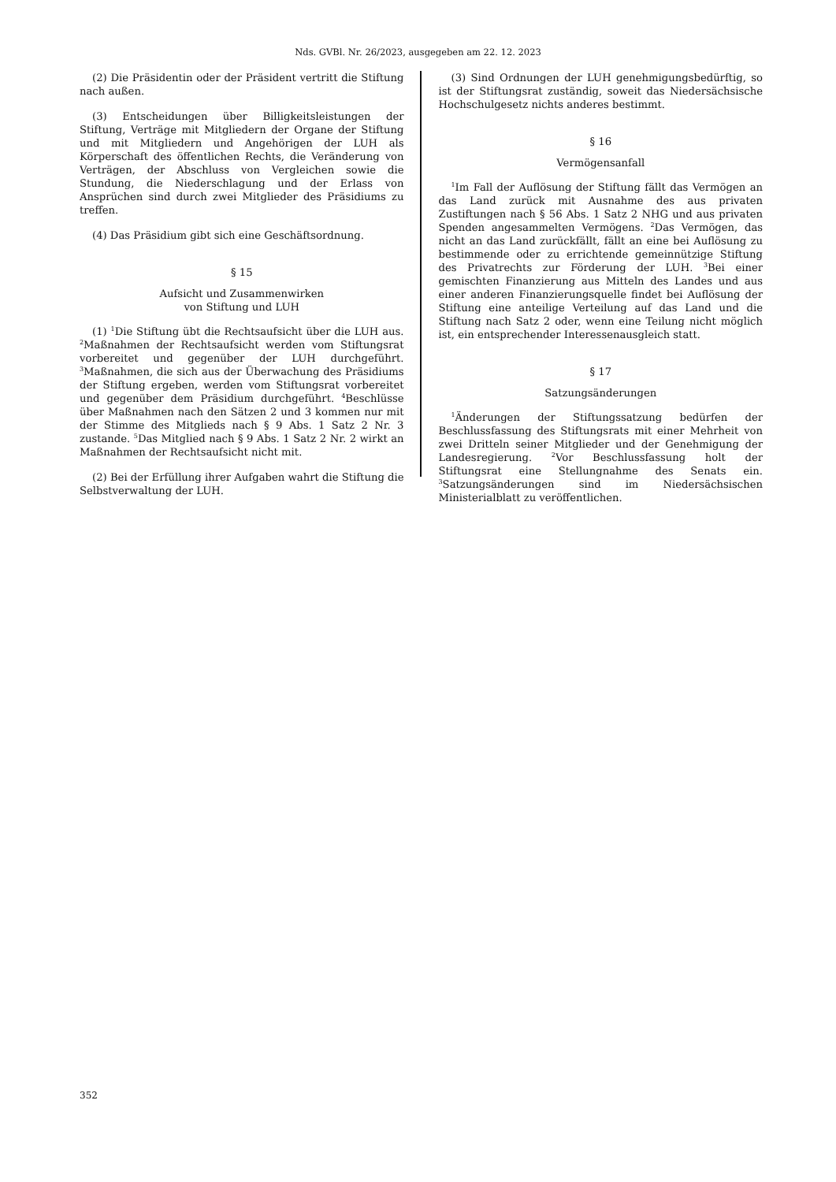Nds. GVBl. Nr. 26/2023, ausgegeben am 22. 12. 2023
(2) Die Präsidentin oder der Präsident vertritt die Stiftung nach außen.
(3) Entscheidungen über Billigkeitsleistungen der Stiftung, Verträge mit Mitgliedern der Organe der Stiftung und mit Mitgliedern und Angehörigen der LUH als Körperschaft des öffentlichen Rechts, die Veränderung von Verträgen, der Abschluss von Vergleichen sowie die Stundung, die Niederschlagung und der Erlass von Ansprüchen sind durch zwei Mitglieder des Präsidiums zu treffen.
(4) Das Präsidium gibt sich eine Geschäftsordnung.
§ 15
Aufsicht und Zusammenwirken
von Stiftung und LUH
(1) <sup>1</sup>Die Stiftung übt die Rechtsaufsicht über die LUH aus. <sup>2</sup>Maßnahmen der Rechtsaufsicht werden vom Stiftungsrat vorbereitet und gegenüber der LUH durchgeführt. <sup>3</sup>Maßnahmen, die sich aus der Überwachung des Präsidiums der Stiftung ergeben, werden vom Stiftungsrat vorbereitet und gegenüber dem Präsidium durchgeführt. <sup>4</sup>Beschlüsse über Maßnahmen nach den Sätzen 2 und 3 kommen nur mit der Stimme des Mitglieds nach § 9 Abs. 1 Satz 2 Nr. 3 zustande. <sup>5</sup>Das Mitglied nach § 9 Abs. 1 Satz 2 Nr. 2 wirkt an Maßnahmen der Rechtsaufsicht nicht mit.
(2) Bei der Erfüllung ihrer Aufgaben wahrt die Stiftung die Selbstverwaltung der LUH.
(3) Sind Ordnungen der LUH genehmigungsbedürftig, so ist der Stiftungsrat zuständig, soweit das Niedersächsische Hochschulgesetz nichts anderes bestimmt.
§ 16
Vermögensanfall
<sup>1</sup> Im Fall der Auflösung der Stiftung fällt das Vermögen an das Land zurück mit Ausnahme des aus privaten Zustiftungen nach § 56 Abs. 1 Satz 2 NHG und aus privaten Spenden angesammelten Vermögens. <sup>2</sup>Das Vermögen, das nicht an das Land zurückfällt, fällt an eine bei Auflösung zu bestimmende oder zu errichtende gemeinnützige Stiftung des Privatrechts zur Förderung der LUH. <sup>3</sup>Bei einer gemischten Finanzierung aus Mitteln des Landes und aus einer anderen Finanzierungsquelle findet bei Auflösung der Stiftung eine anteilige Verteilung auf das Land und die Stiftung nach Satz 2 oder, wenn eine Teilung nicht möglich ist, ein entsprechender Interessenausgleich statt.
§ 17
Satzungsänderungen
<sup>1</sup> Änderungen der Stiftungssatzung bedürfen der Beschlussfassung des Stiftungsrats mit einer Mehrheit von zwei Dritteln seiner Mitglieder und der Genehmigung der Landesregierung. <sup>2</sup>Vor Beschlussfassung holt der Stiftungsrat eine Stellungnahme des Senats ein. <sup>3</sup>Satzungsänderungen sind im Niedersächsischen Ministerialblatt zu veröffentlichen.
352